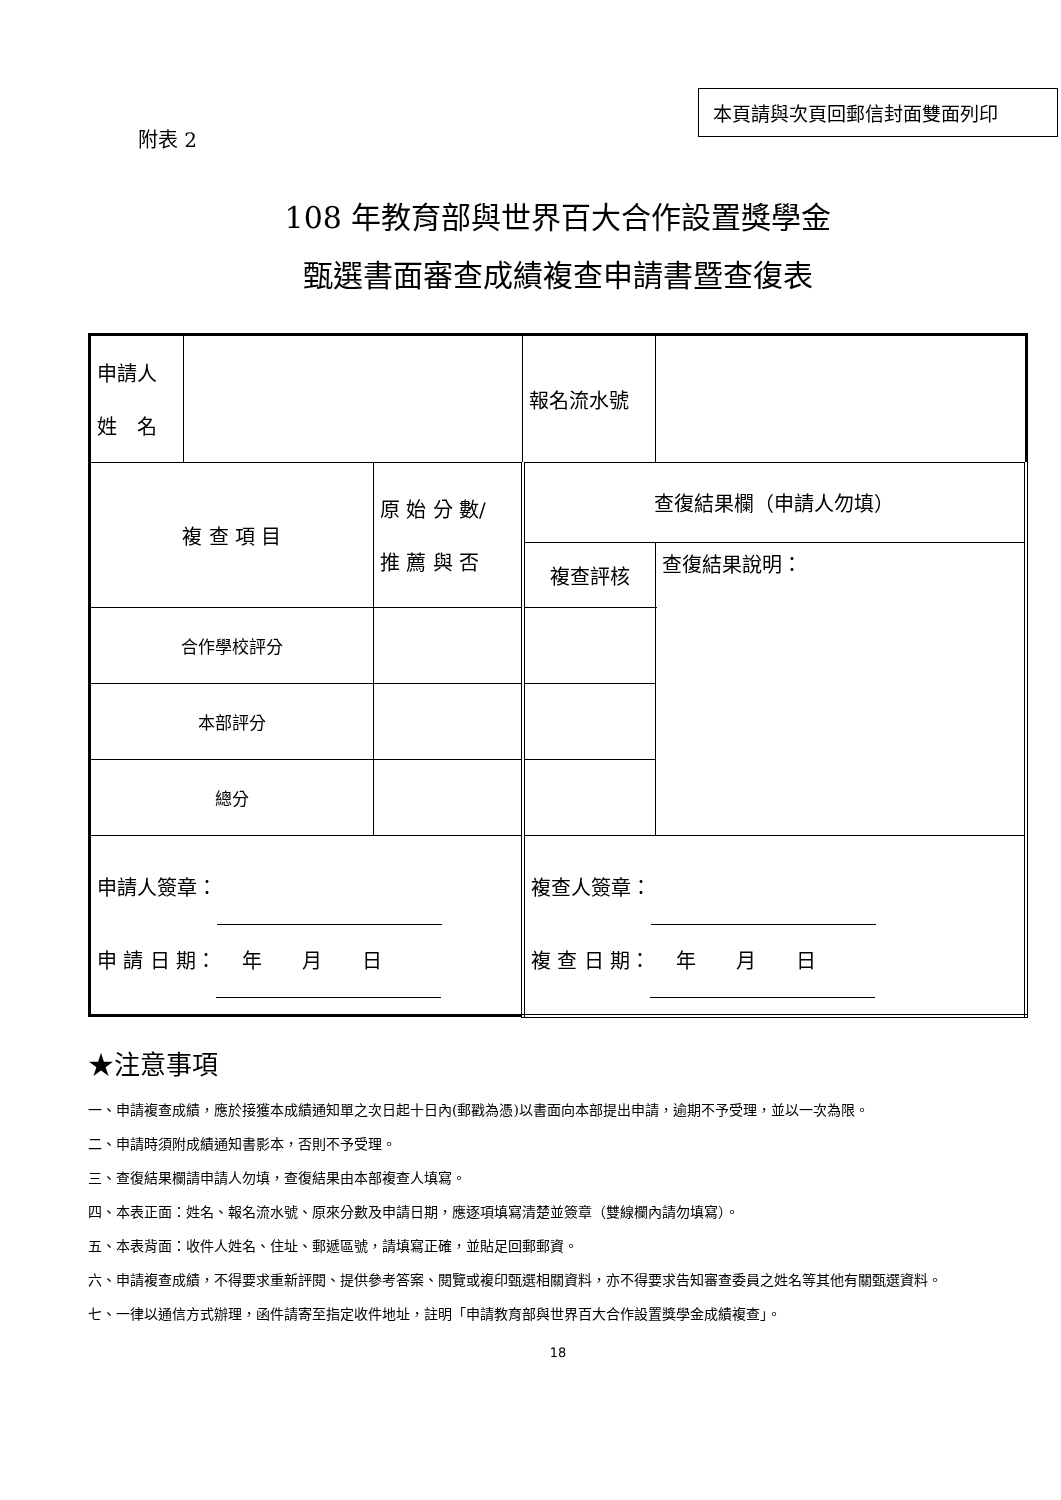附表 2
本頁請與次頁回郵信封面雙面列印
108 年教育部與世界百大合作設置獎學金
甄選書面審查成績複查申請書暨查復表
| 申請人 姓 名 | | | 報名流水號 | | |
| 複 查 項 目 | | 原 始 分 數/ 推 薦 與 否 | 查復結果欄（申請人勿填） | | |
| | | | 複查評核 | | 查復結果說明： |
| 合作學校評分 | | | | | |
| 本部評分 | | | | | |
| 總分 | | | | | |
| 申請人簽章： 申 請 日 期： 年 月 日 | | | 複查人簽章： 複 查 日 期： 年 月 日 | | |
★注意事項
一、申請複查成績，應於接獲本成績通知單之次日起十日內(郵戳為憑)以書面向本部提出申請，逾期不予受理，並以一次為限。
二、申請時須附成績通知書影本，否則不予受理。
三、查復結果欄請申請人勿填，查復結果由本部複查人填寫。
四、本表正面：姓名、報名流水號、原來分數及申請日期，應逐項填寫清楚並簽章（雙線欄內請勿填寫）。
五、本表背面：收件人姓名、住址、郵遞區號，請填寫正確，並貼足回郵郵資。
六、申請複查成績，不得要求重新評閱、提供參考答案、閱覽或複印甄選相關資料，亦不得要求告知審查委員之姓名等其他有關甄選資料。
七、一律以通信方式辦理，函件請寄至指定收件地址，註明「申請教育部與世界百大合作設置獎學金成績複查」。
18